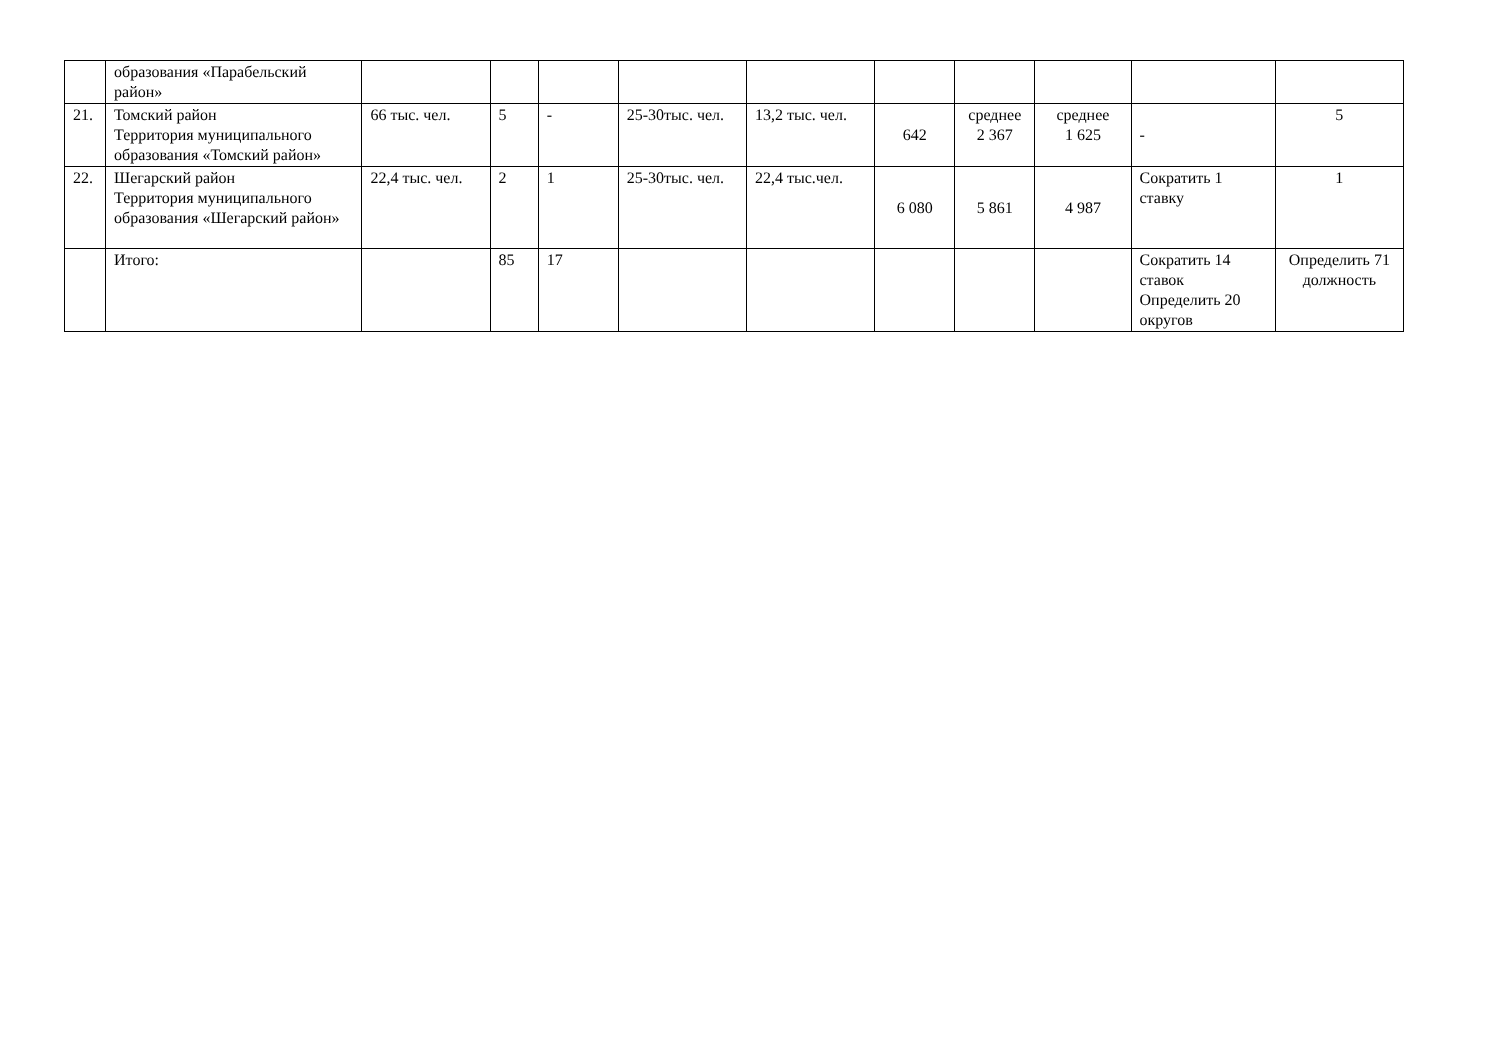| | образования «Парабельский район» | | | | | | | | | | |
| 21. | Томский район Территория муниципального образования «Томский район» | 66 тыс. чел. | 5 | - | 25-30тыс. чел. | 13,2 тыс. чел. | 642 | среднее 2 367 | среднее 1 625 | - | 5 |
| 22. | Шегарский район Территория муниципального образования «Шегарский район» | 22,4 тыс. чел. | 2 | 1 | 25-30тыс. чел. | 22,4 тыс.чел. | 6 080 | 5 861 | 4 987 | Сократить 1 ставку | 1 |
| | Итого: | | 85 | 17 | | | | | | Сократить 14 ставок Определить 20 округов | Определить 71 должность |